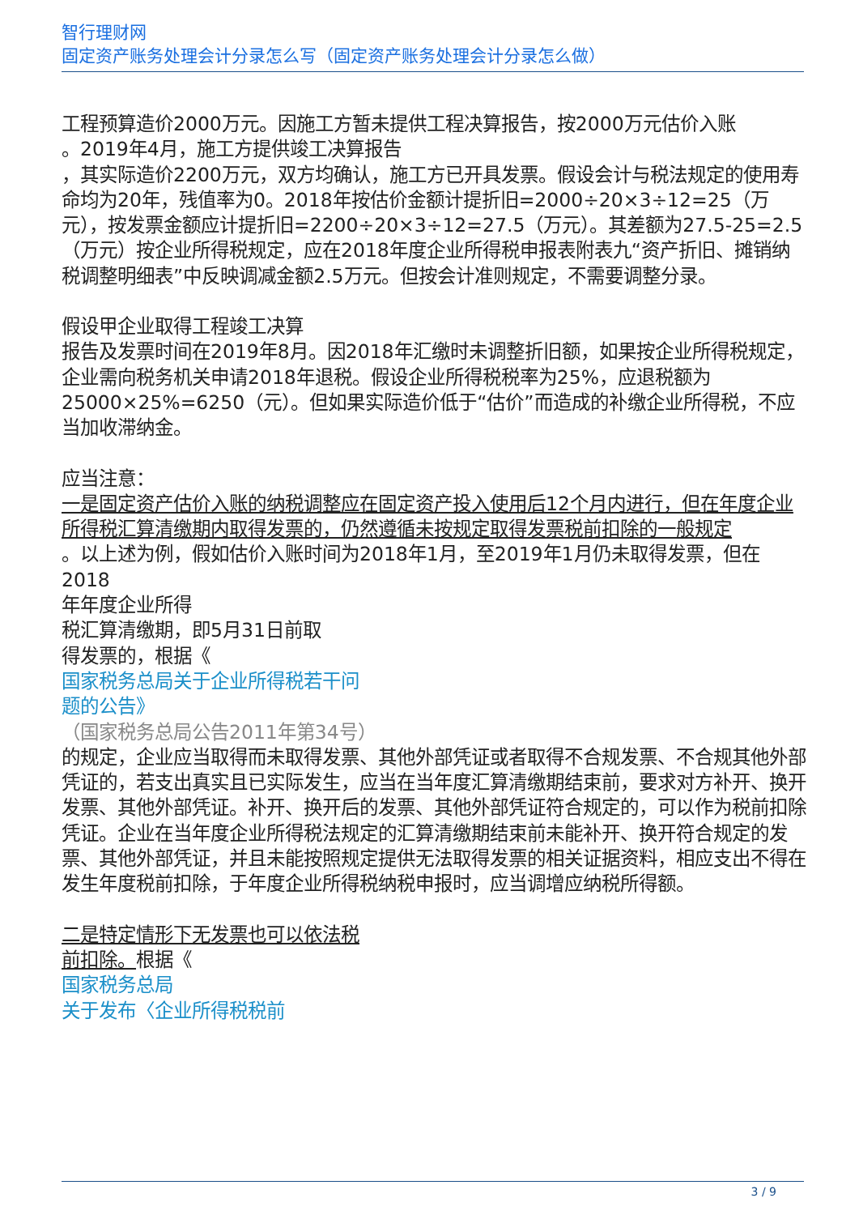智行理财网
固定资产账务处理会计分录怎么写（固定资产账务处理会计分录怎么做）
工程预算造价2000万元。因施工方暂未提供工程决算报告，按2000万元估价入账
。2019年4月，施工方提供竣工决算报告
，其实际造价2200万元，双方均确认，施工方已开具发票。假设会计与税法规定的使用寿命均为20年，残值率为0。2018年按估价金额计提折旧=2000÷20×3÷12=25（万元），按发票金额应计提折旧=2200÷20×3÷12=27.5（万元）。其差额为27.5-25=2.5（万元）按企业所得税规定，应在2018年度企业所得税申报表附表九“资产折旧、摊销纳税调整明细表”中反映调减金额2.5万元。但按会计准则规定，不需要调整分录。
假设甲企业取得工程竣工决算
报告及发票时间在2019年8月。因2018年汇缴时未调整折旧额，如果按企业所得税规定，企业需向税务机关申请2018年退税。假设企业所得税税率为25%，应退税额为25000×25%=6250（元）。但如果实际造价低于“估价”而造成的补缴企业所得税，不应当加收滞纳金。
应当注意：
一是固定资产估价入账的纳税调整应在固定资产投入使用后12个月内进行，但在年度企业所得税汇算清缴期内取得发票的，仍然遵循未按规定取得发票税前扣除的一般规定
。以上述为例，假如估价入账时间为2018年1月，至2019年1月仍未取得发票，但在2018
年年度企业所得
税汇算清缴期，即5月31日前取
得发票的，根据《
国家税务总局关于企业所得税若干问
题的公告》
（国家税务总局公告2011年第34号）
的规定，企业应当取得而未取得发票、其他外部凭证或者取得不合规发票、不合规其他外部凭证的，若支出真实且已实际发生，应当在当年度汇算清缴期结束前，要求对方补开、换开发票、其他外部凭证。补开、换开后的发票、其他外部凭证符合规定的，可以作为税前扣除凭证。企业在当年度企业所得税法规定的汇算清缴期结束前未能补开、换开符合规定的发票、其他外部凭证，并且未能按照规定提供无法取得发票的相关证据资料，相应支出不得在发生年度税前扣除，于年度企业所得税纳税申报时，应当调增应纳税所得额。
二是特定情形下无发票也可以依法税
前扣除。根据《
国家税务总局
关于发布〈企业所得税税前
3 / 9